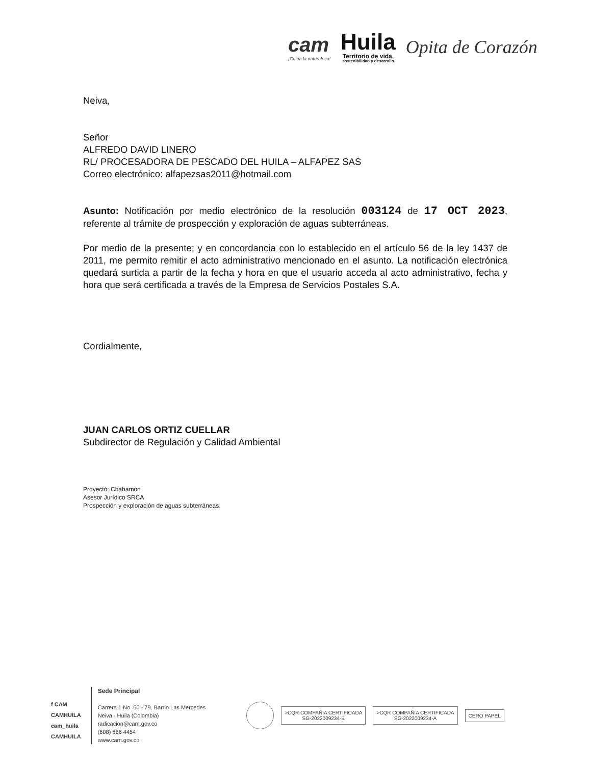cam
¡Cuida la naturaleza!
Huila
Territorio de vida,
sostenibilidad y desarrollo
Opita de Corazón
Neiva,
Señor
ALFREDO DAVID LINERO
RL/ PROCESADORA DE PESCADO DEL HUILA – ALFAPEZ SAS
Correo electrónico: alfapezsas2011@hotmail.com
Asunto: Notificación por medio electrónico de la resolución 003124 de 17 OCT 2023, referente al trámite de prospección y exploración de aguas subterráneas.
Por medio de la presente; y en concordancia con lo establecido en el artículo 56 de la ley 1437 de 2011, me permito remitir el acto administrativo mencionado en el asunto. La notificación electrónica quedará surtida a partir de la fecha y hora en que el usuario acceda al acto administrativo, fecha y hora que será certificada a través de la Empresa de Servicios Postales S.A.
Cordialmente,
JUAN CARLOS ORTIZ CUELLAR
Subdirector de Regulación y Calidad Ambiental
Proyectó: Cbahamon
Asesor Jurídico SRCA
Prospección y exploración de aguas subterráneas.
f CAM
CAMHUILA
cam_huila
CAMHUILA
Sede Principal
Carrera 1 No. 60 - 79, Barrio Las Mercedes
Neiva - Huila (Colombia)
radicacion@cam.gov.co
(608) 866 4454
www.cam.gov.co
>CQR COMPAÑIA CERTIFICADA
SG-2022009234-B
>CQR COMPAÑIA CERTIFICADA
SG-2022009234-A
CERO PAPEL